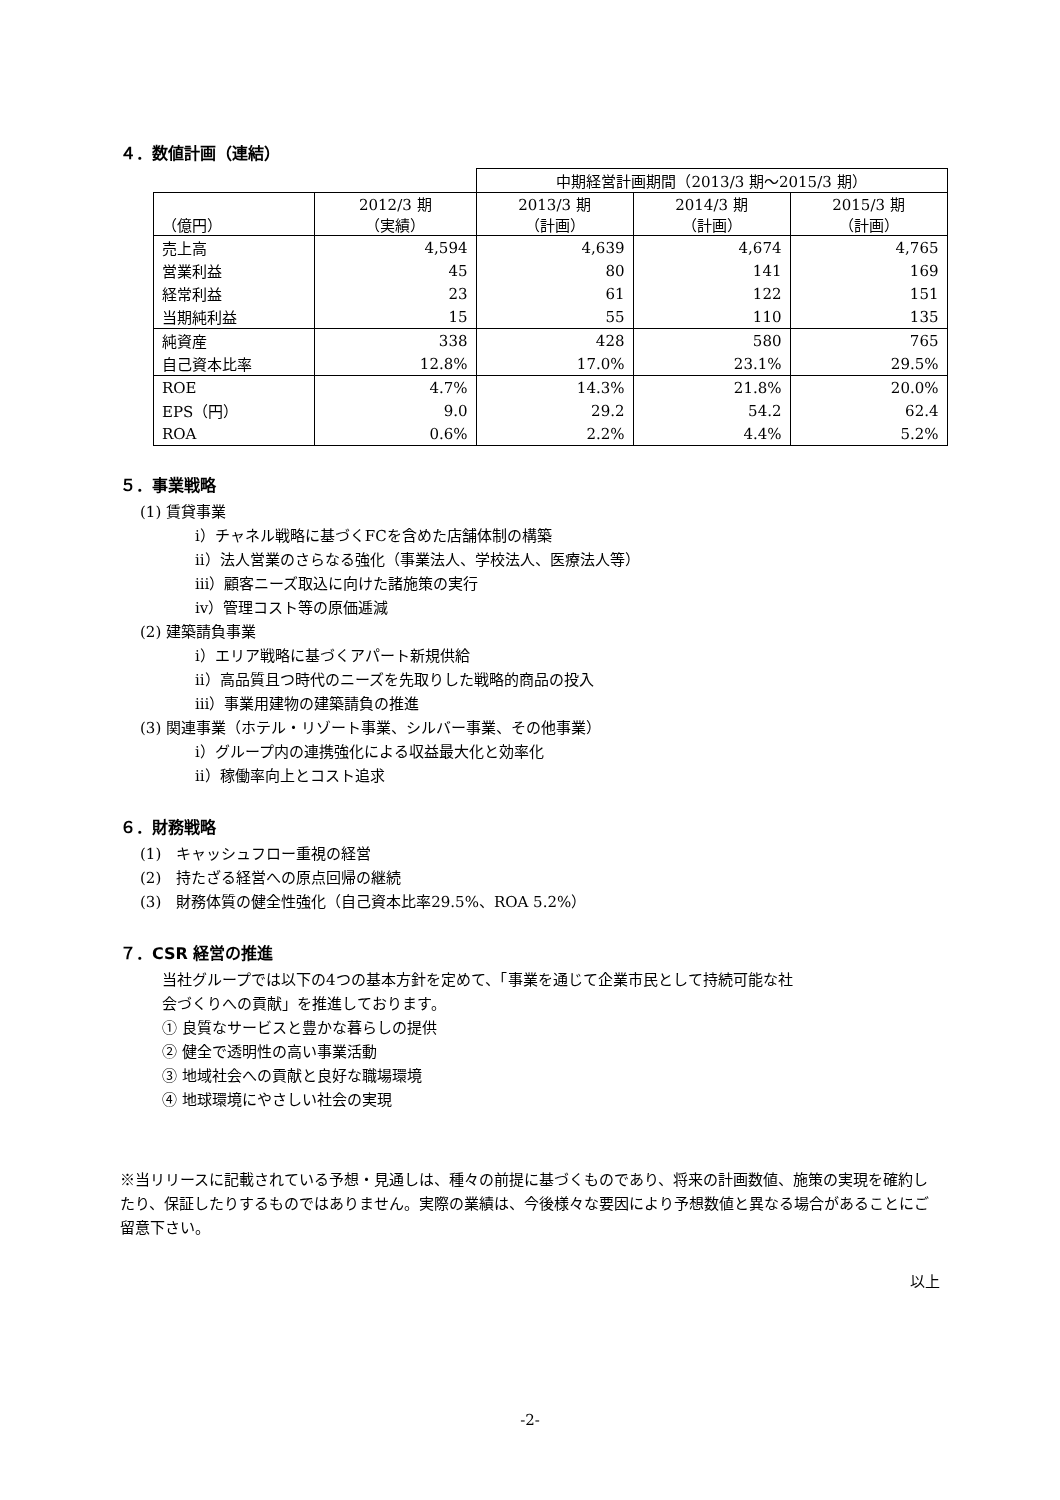４．数値計画（連結）
| | | 中期経営計画期間（2013/3 期～2015/3 期） | | |
| --- | --- | --- | --- | --- |
| （億円） | 2012/3 期 （実績） | 2013/3 期 （計画） | 2014/3 期 （計画） | 2015/3 期 （計画） |
| 売上高 | 4,594 | 4,639 | 4,674 | 4,765 |
| 営業利益 | 45 | 80 | 141 | 169 |
| 経常利益 | 23 | 61 | 122 | 151 |
| 当期純利益 | 15 | 55 | 110 | 135 |
| 純資産 | 338 | 428 | 580 | 765 |
| 自己資本比率 | 12.8% | 17.0% | 23.1% | 29.5% |
| ROE | 4.7% | 14.3% | 21.8% | 20.0% |
| EPS（円） | 9.0 | 29.2 | 54.2 | 62.4 |
| ROA | 0.6% | 2.2% | 4.4% | 5.2% |
５．事業戦略
(1) 賃貸事業
ⅰ）チャネル戦略に基づくFCを含めた店舗体制の構築
ⅱ）法人営業のさらなる強化（事業法人、学校法人、医療法人等）
ⅲ）顧客ニーズ取込に向けた諸施策の実行
ⅳ）管理コスト等の原価逓減
(2) 建築請負事業
ⅰ）エリア戦略に基づくアパート新規供給
ⅱ）高品質且つ時代のニーズを先取りした戦略的商品の投入
ⅲ）事業用建物の建築請負の推進
(3) 関連事業（ホテル・リゾート事業、シルバー事業、その他事業）
ⅰ）グループ内の連携強化による収益最大化と効率化
ⅱ）稼働率向上とコスト追求
６．財務戦略
(1)　キャッシュフロー重視の経営
(2)　持たざる経営への原点回帰の継続
(3)　財務体質の健全性強化（自己資本比率29.5%、ROA 5.2%）
７．CSR 経営の推進
当社グループでは以下の4つの基本方針を定めて、「事業を通じて企業市民として持続可能な社
会づくりへの貢献」を推進しております。
① 良質なサービスと豊かな暮らしの提供
② 健全で透明性の高い事業活動
③ 地域社会への貢献と良好な職場環境
④ 地球環境にやさしい社会の実現
※当リリースに記載されている予想・見通しは、種々の前提に基づくものであり、将来の計画数値、施策の実現を確約したり、保証したりするものではありません。実際の業績は、今後様々な要因により予想数値と異なる場合があることにご留意下さい。
以上
-2-